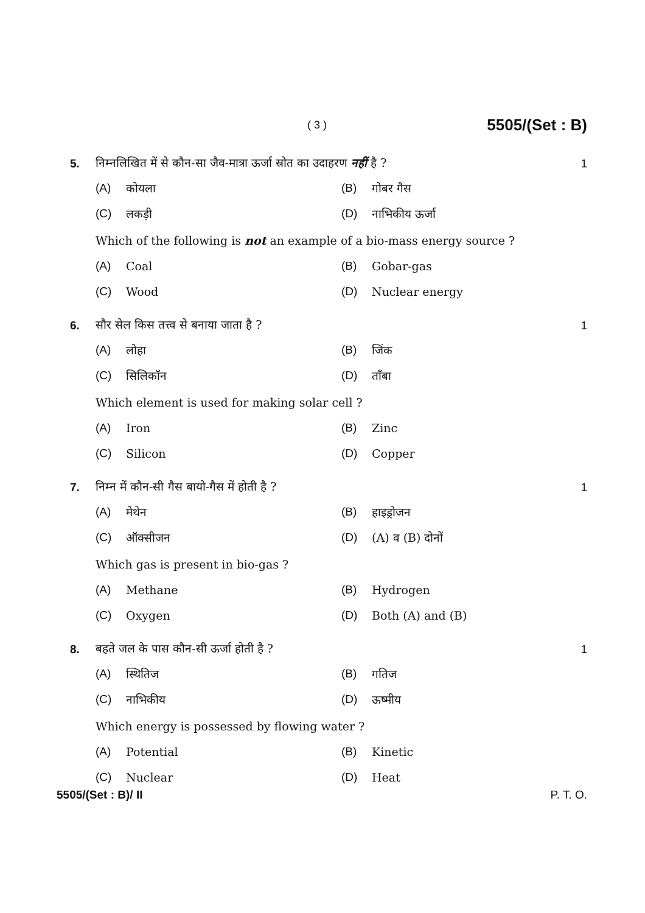( 3 ) 5505/(Set : B)
5. निम्नलिखित में से कौन-सा जैव-मात्रा ऊर्जा स्रोत का उदाहरण नहीं है ? 1
(A) कोयला (B) गोबर गैस
(C) लकड़ी (D) नाभिकीय ऊर्जा
Which of the following is not an example of a bio-mass energy source ?
(A) Coal (B) Gobar-gas
(C) Wood (D) Nuclear energy
6. सौर सेल किस तत्त्व से बनाया जाता है ? 1
(A) लोहा (B) जिंक
(C) सिलिकॉन (D) ताँबा
Which element is used for making solar cell ?
(A) Iron (B) Zinc
(C) Silicon (D) Copper
7. निम्न में कौन-सी गैस बायो-गैस में होती है ? 1
(A) मेथेन (B) हाइड्रोजन
(C) ऑक्सीजन (D) (A) व (B) दोनों
Which gas is present in bio-gas ?
(A) Methane (B) Hydrogen
(C) Oxygen (D) Both (A) and (B)
8. बहते जल के पास कौन-सी ऊर्जा होती है ? 1
(A) स्थितिज (B) गतिज
(C) नाभिकीय (D) ऊष्मीय
Which energy is possessed by flowing water ?
(A) Potential (B) Kinetic
(C) Nuclear (D) Heat
5505/(Set : B)/ II P. T. O.